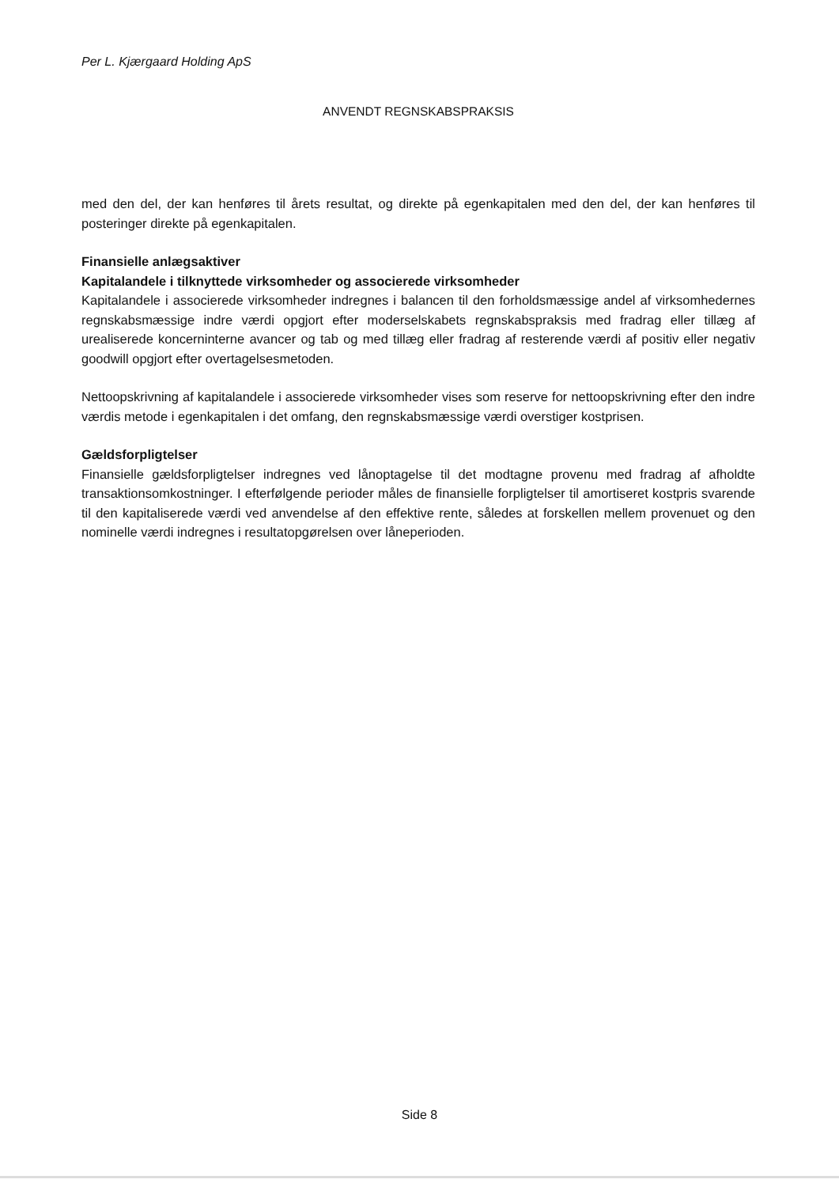Per L. Kjærgaard Holding ApS
ANVENDT REGNSKABSPRAKSIS
med den del, der kan henføres til årets resultat, og direkte på egenkapitalen med den del, der kan henføres til posteringer direkte på egenkapitalen.
Finansielle anlægsaktiver
Kapitalandele i tilknyttede virksomheder og associerede virksomheder
Kapitalandele i associerede virksomheder indregnes i balancen til den forholdsmæssige andel af virksomhedernes regnskabsmæssige indre værdi opgjort efter moderselskabets regnskabspraksis med fradrag eller tillæg af urealiserede koncerninterne avancer og tab og med tillæg eller fradrag af resterende værdi af positiv eller negativ goodwill opgjort efter overtagelsesmetoden.
Nettoopskrivning af kapitalandele i associerede virksomheder vises som reserve for nettoopskrivning efter den indre værdis metode i egenkapitalen i det omfang, den regnskabsmæssige værdi overstiger kostprisen.
Gældsforpligtelser
Finansielle gældsforpligtelser indregnes ved lånoptagelse til det modtagne provenu med fradrag af afholdte transaktionsomkostninger. I efterfølgende perioder måles de finansielle forpligtelser til amortiseret kostpris svarende til den kapitaliserede værdi ved anvendelse af den effektive rente, således at forskellen mellem provenuet og den nominelle værdi indregnes i resultatopgørelsen over låneperioden.
Side 8